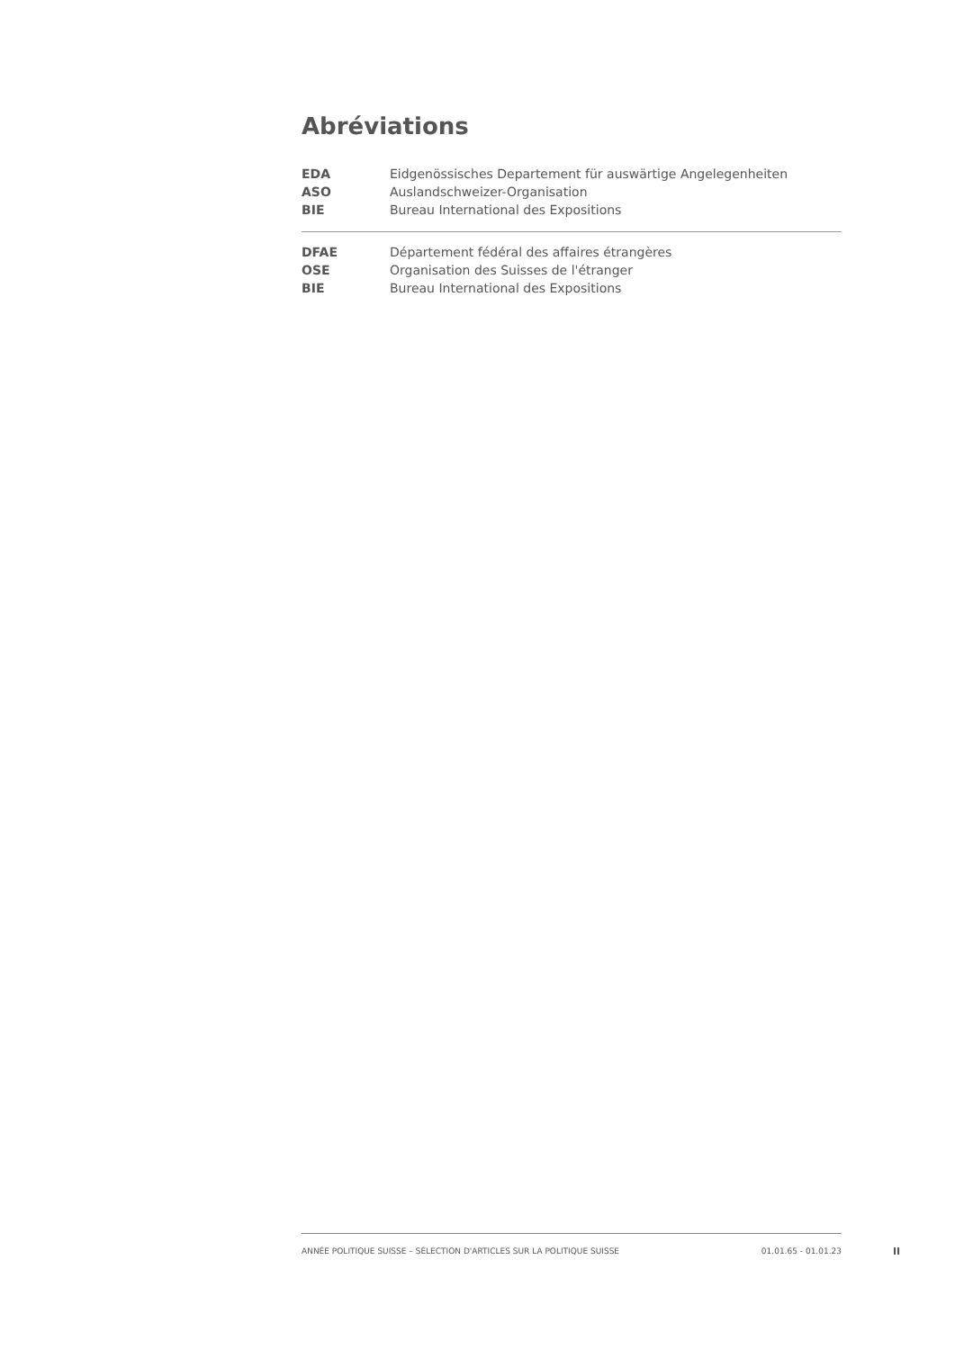Abréviations
| EDA | Eidgenössisches Departement für auswärtige Angelegenheiten |
| ASO | Auslandschweizer-Organisation |
| BIE | Bureau International des Expositions |
| DFAE | Département fédéral des affaires étrangères |
| OSE | Organisation des Suisses de l'étranger |
| BIE | Bureau International des Expositions |
ANNÉE POLITIQUE SUISSE – SÉLECTION D'ARTICLES SUR LA POLITIQUE SUISSE 01.01.65 - 01.01.23
II